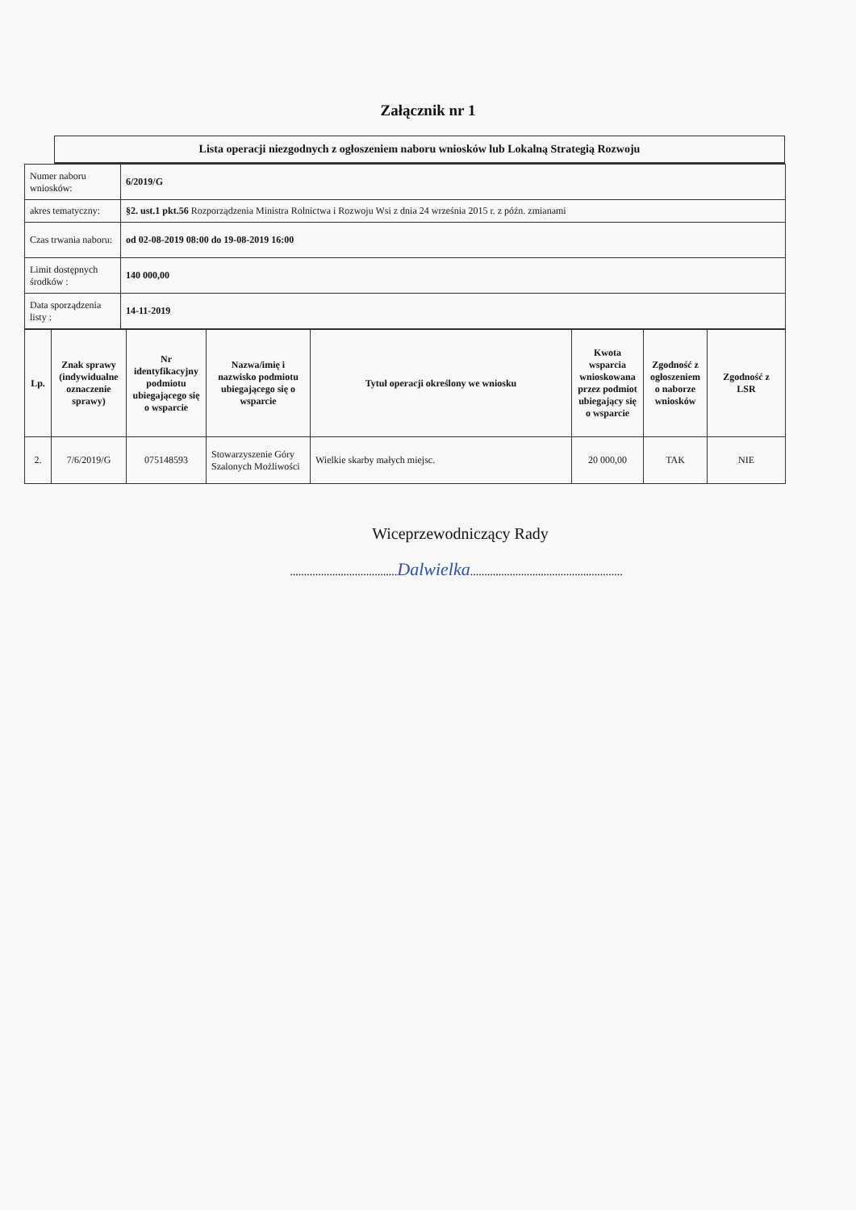Załącznik nr 1
Lista operacji niezgodnych z ogłoszeniem naboru wniosków lub Lokalną Strategią Rozwoju
| Numer naboru wniosków: | 6/2019/G |
| akres tematyczny: | §2. ust.1 pkt.56 Rozporządzenia Ministra Rolnictwa i Rozwoju Wsi z dnia 24 września 2015 r. z późn. zmianami |
| Czas trwania naboru: | od 02-08-2019 08:00 do 19-08-2019 16:00 |
| Limit dostępnych środków : | 140 000,00 |
| Data sporządzenia listy : | 14-11-2019 |
| Lp. | Znak sprawy (indywidualne oznaczenie sprawy) | Nr identyfikacyjny podmiotu ubiegającego się o wsparcie | Nazwa/imię i nazwisko podmiotu ubiegającego się o wsparcie | Tytuł operacji określony we wniosku | Kwota wsparcia wnioskowana przez podmiot ubiegający się o wsparcie | Zgodność z ogłoszeniem o naborze wniosków | Zgodność z LSR |
| --- | --- | --- | --- | --- | --- | --- | --- |
| 2. | 7/6/2019/G | 075148593 | Stowarzyszenie Góry Szalonych Możliwości | Wielkie skarby małych miejsc. | 20 000,00 | TAK | NIE |
Wiceprzewodniczący Rady
......................................Dalwielka......................................................